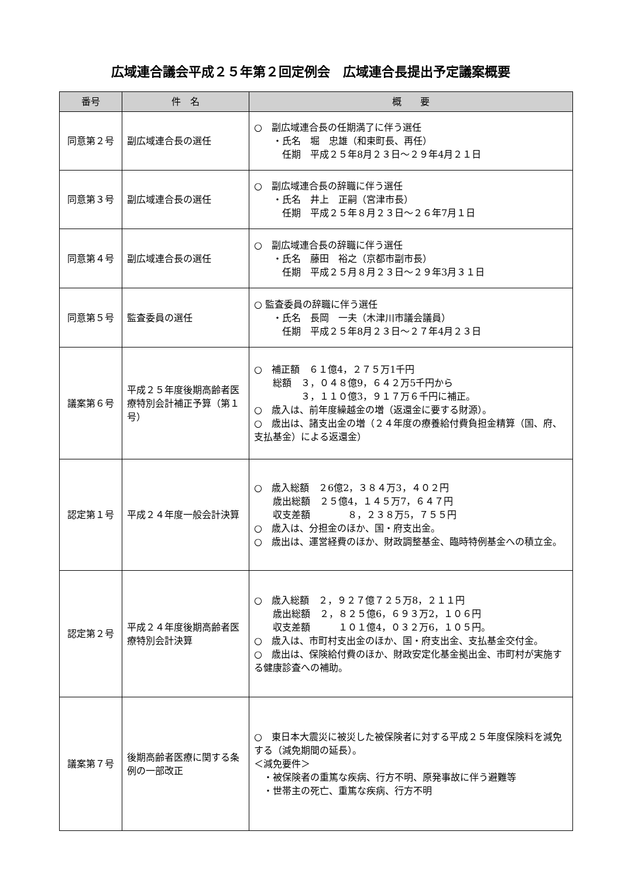広域連合議会平成２５年第２回定例会　広域連合長提出予定議案概要
| 番号 | 件 名 | 概 要 |
| --- | --- | --- |
| 同意第２号 | 副広域連合長の選任 | ○ 副広域連合長の任期満了に伴う選任 ・氏名 堀 忠雄（和束町長、再任） 任期 平成２５年8月２３日～２９年4月２１日 |
| 同意第３号 | 副広域連合長の選任 | ○ 副広域連合長の辞職に伴う選任 ・氏名 井上 正嗣（宮津市長） 任期 平成２５年８月２３日～２６年7月１日 |
| 同意第４号 | 副広域連合長の選任 | ○ 副広域連合長の辞職に伴う選任 ・氏名 藤田 裕之（京都市副市長） 任期 平成２５月８月２３日～２９年3月３１日 |
| 同意第５号 | 監査委員の選任 | ○ 監査委員の辞職に伴う選任 ・氏名 長岡 一夫（木津川市議会議員） 任期 平成２５年8月２３日～２７年4月２３日 |
| 議案第６号 | 平成２５年度後期高齢者医療特別会計補正予算（第１号） | ○ 補正額 ６１億4，２７５万1千円 総額 ３，０４８億9，６４２万5千円から ３，１１０億3，９１７万６千円に補正。 ○ 歳入は、前年度繰越金の増（返還金に要する財源）。 ○ 歳出は、諸支出金の増（２４年度の療養給付費負担金精算（国、府、支払基金）による返還金） |
| 認定第１号 | 平成２４年度一般会計決算 | ○ 歳入総額 ２6億2，３８４万3，４０２円 歳出総額 ２５億4，１４５万7，６４７円 収支差額 ８，２３８万5，７５５円 ○ 歳入は、分担金のほか、国・府支出金。 ○ 歳出は、運営経費のほか、財政調整基金、臨時特例基金への積立金。 |
| 認定第２号 | 平成２４年度後期高齢者医療特別会計決算 | ○ 歳入総額 ２，９２７億７２５万8，２１１円 歳出総額 ２，８２５億6，６９３万2，１０６円 収支差額 １０１億4，０３２万6，１０５円。 ○ 歳入は、市町村支出金のほか、国・府支出金、支払基金交付金。 ○ 歳出は、保険給付費のほか、財政安定化基金拠出金、市町村が実施する健康診査への補助。 |
| 議案第７号 | 後期高齢者医療に関する条例の一部改正 | ○ 東日本大震災に被災した被保険者に対する平成２５年度保険料を減免する（減免期間の延長）。 ＜減免要件＞ ・被保険者の重篤な疾病、行方不明、原発事故に伴う避難等 ・世帯主の死亡、重篤な疾病、行方不明 |